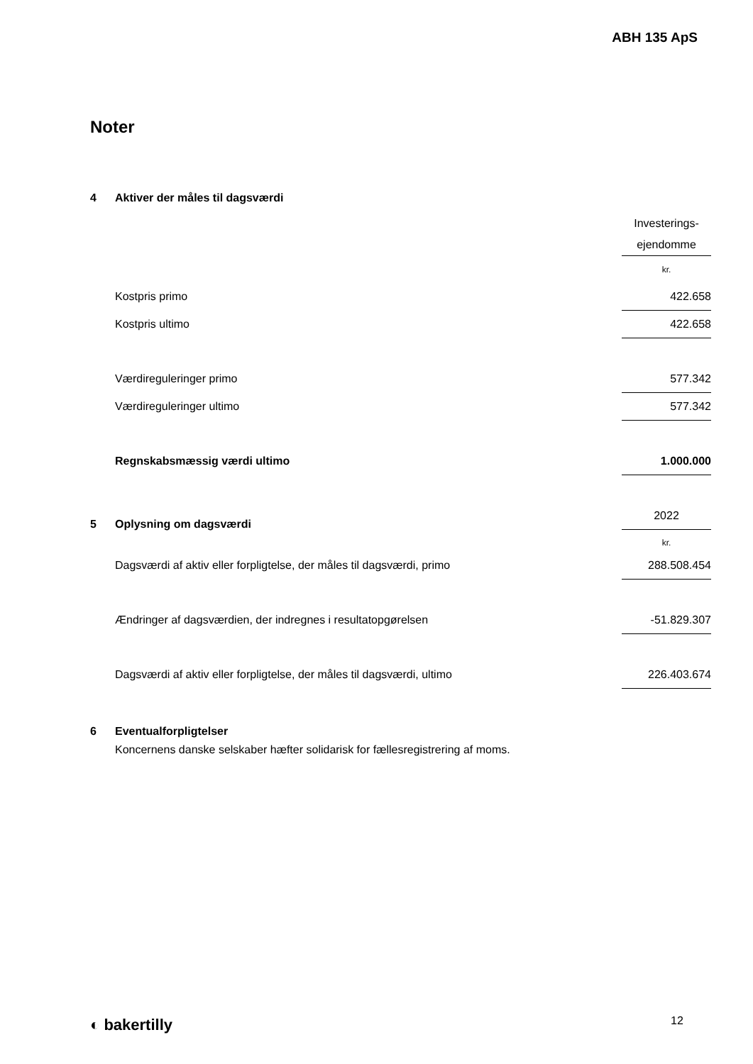ABH 135 ApS
Noter
4 Aktiver der måles til dagsværdi
| | Investerings- ejendomme |
| | kr. |
| Kostpris primo | 422.658 |
| Kostpris ultimo | 422.658 |
| Værdireguleringer primo | 577.342 |
| Værdireguleringer ultimo | 577.342 |
| Regnskabsmæssig værdi ultimo | 1.000.000 |
| | 2022 |
| | kr. |
5 Oplysning om dagsværdi
| Dagsværdi af aktiv eller forpligtelse, der måles til dagsværdi, primo | 288.508.454 |
| Ændringer af dagsværdien, der indregnes i resultatopgørelsen | -51.829.307 |
| Dagsværdi af aktiv eller forpligtelse, der måles til dagsværdi, ultimo | 226.403.674 |
6 Eventualforpligtelser
Koncernens danske selskaber hæfter solidarisk for fællesregistrering af moms.
◐ bakertilly 12